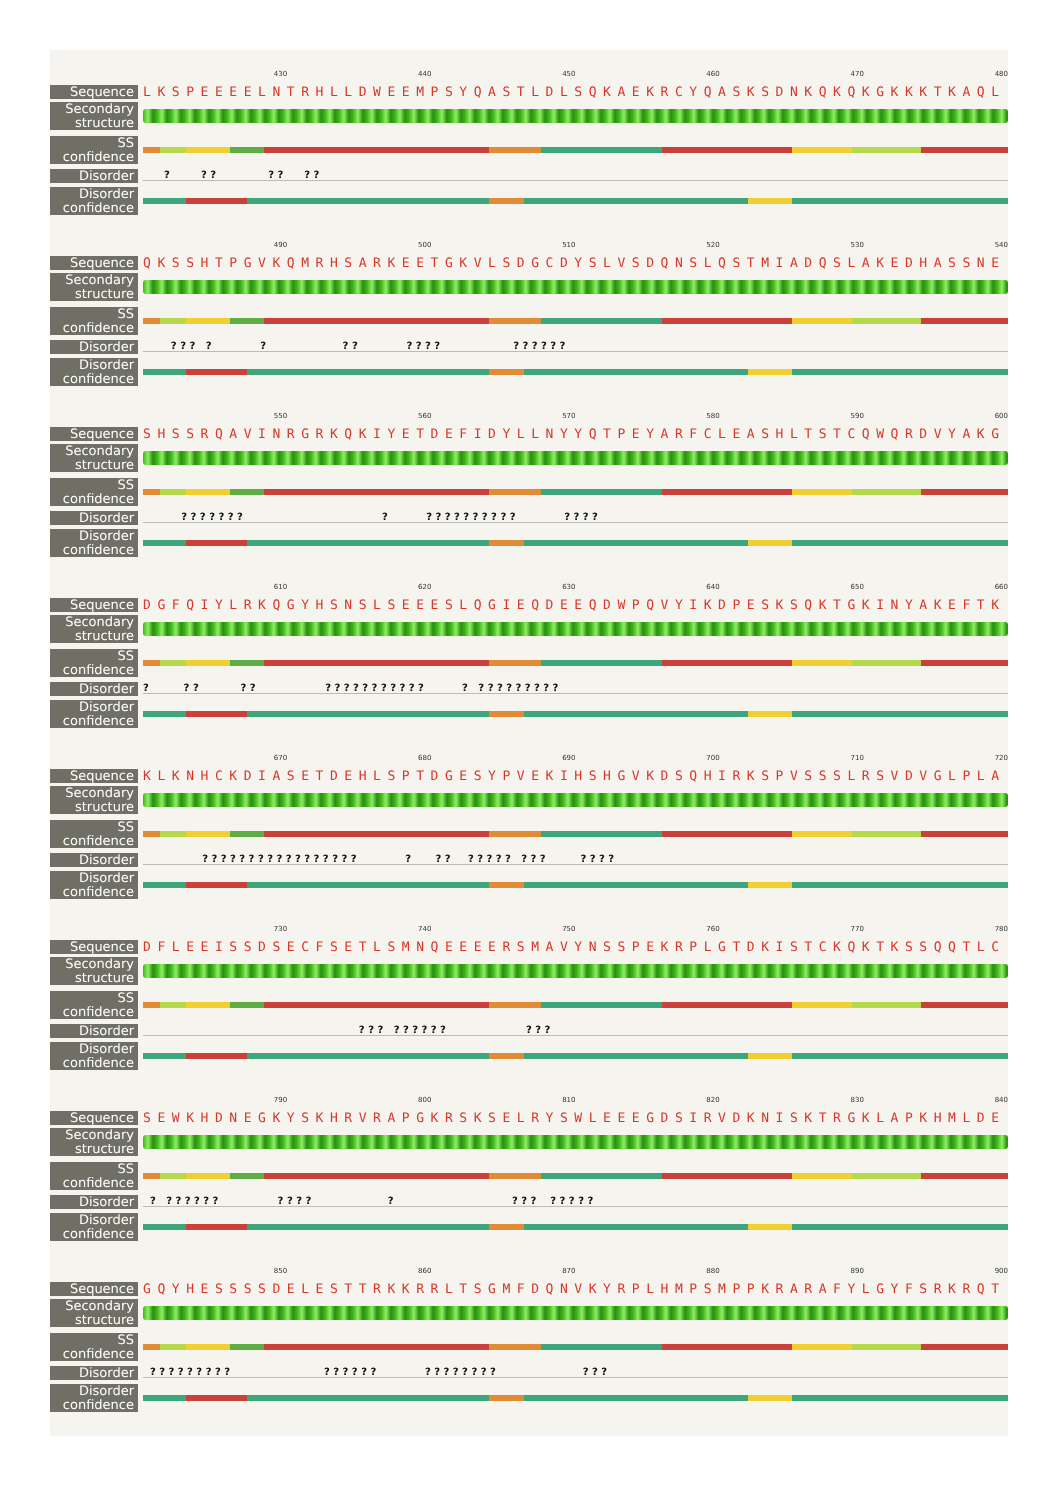430 440 450 460 470 480
Sequence
LKSPEEEELNTRHLLDWEEMPSYQASTLDLSQKAEKRCYQASKSDNKQKQKGKKKTKAQL
Secondary structure
SS confidence
Disorder
? ? ? ? ? ? ?
Disorder confidence
490 500 510 520 530 540
Sequence
QKSSHTPGVKQMRHSARKEETGKVLSDGCDYSLVSDQNSLQSTMIADQSLAKEDHASSNE
Secondary structure
SS confidence
Disorder
? ? ? ? ? ? ? ? ? ? ? ? ? ? ? ? ?
Disorder confidence
550 560 570 580 590 600
Sequence
SHSSRQAVINRGRKQKIYETDEFIDYLLNYYQTPEYARFCLEASHLTSTCQWQRDVYAKG
Secondary structure
SS confidence
Disorder
? ? ? ? ? ? ? ? ? ? ? ? ? ? ? ? ? ? ? ? ? ?
Disorder confidence
610 620 630 640 650 660
Sequence
DGFQIYLRKQGYHSNSLSEEESLQGIEQDEEQDWPQVYIKDPESKSQKTGKINYAKEFTK
Secondary structure
SS confidence
Disorder
? ? ? ? ? ? ? ? ? ? ? ? ? ? ? ? ? ? ? ? ? ? ? ? ? ?
Disorder confidence
670 680 690 700 710 720
Sequence
KLKNHCKDIASETDEHLSPTDGESYPVEKIHSHGVKDSQHIRKSPVSSSLRSVDVGLPLA
Secondary structure
SS confidence
Disorder
? ? ? ? ? ? ? ? ? ? ? ? ? ? ? ? ? ? ? ? ? ? ? ? ? ? ? ? ? ? ? ?
Disorder confidence
730 740 750 760 770 780
Sequence
DFLEEISSDSECFSETLSMNQEEEERSMAVYNSSPEKRPLGTDKISTCKQKTKSSQQTLC
Secondary structure
SS confidence
Disorder
? ? ? ? ? ? ? ? ? ? ? ?
Disorder confidence
790 800 810 820 830 840
Sequence
SEWKHDNEGKYSKHRVRAPGKRSKSELRYSWLEEEGDSIRVDKNISKTRGKLAPKHMLDE
Secondary structure
SS confidence
Disorder
? ? ? ? ? ? ? ? ? ? ? ? ? ? ? ? ? ? ? ?
Disorder confidence
850 860 870 880 890 900
Sequence
GQYHESSSSDELESTTRKKRRLTSGMFDQNVKYRPLHMPSMPPKRARAFYLGYFSRKRQT
Secondary structure
SS confidence
Disorder
? ? ? ? ? ? ? ? ? ? ? ? ? ? ? ? ? ? ? ? ? ? ? ? ? ?
Disorder confidence